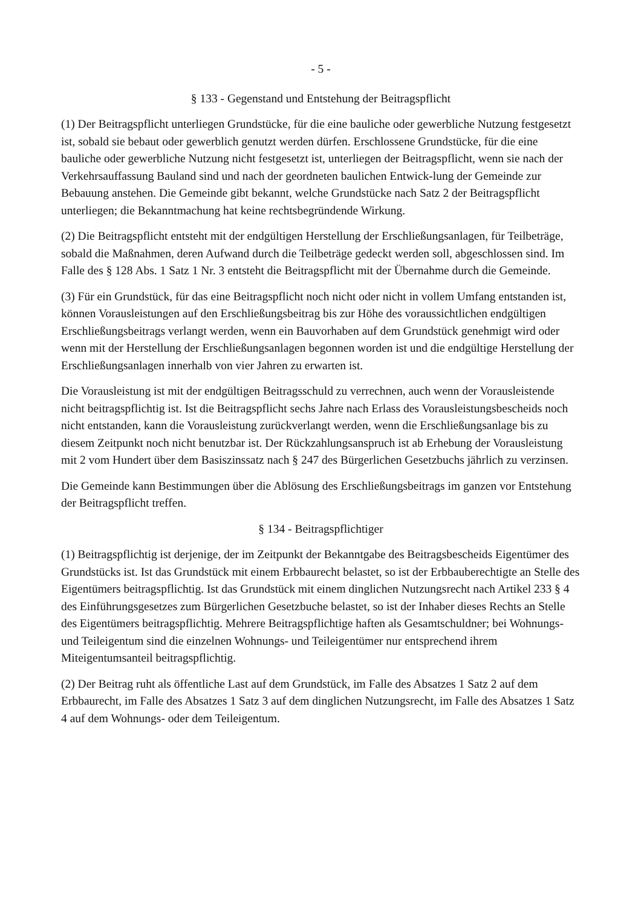- 5 -
§ 133 - Gegenstand und Entstehung der Beitragspflicht
(1) Der Beitragspflicht unterliegen Grundstücke, für die eine bauliche oder gewerbliche Nutzung festgesetzt ist, sobald sie bebaut oder gewerblich genutzt werden dürfen. Erschlossene Grundstücke, für die eine bauliche oder gewerbliche Nutzung nicht festgesetzt ist, unterliegen der Beitragspflicht, wenn sie nach der Verkehrsauffassung Bauland sind und nach der geordneten baulichen Entwick-lung der Gemeinde zur Bebauung anstehen. Die Gemeinde gibt bekannt, welche Grundstücke nach Satz 2 der Beitragspflicht unterliegen; die Bekanntmachung hat keine rechtsbegründende Wirkung.
(2) Die Beitragspflicht entsteht mit der endgültigen Herstellung der Erschließungsanlagen, für Teilbeträge, sobald die Maßnahmen, deren Aufwand durch die Teilbeträge gedeckt werden soll, abgeschlossen sind. Im Falle des § 128 Abs. 1 Satz 1 Nr. 3 entsteht die Beitragspflicht mit der Übernahme durch die Gemeinde.
(3) Für ein Grundstück, für das eine Beitragspflicht noch nicht oder nicht in vollem Umfang entstanden ist, können Vorausleistungen auf den Erschließungsbeitrag bis zur Höhe des voraussichtlichen endgültigen Erschließungsbeitrags verlangt werden, wenn ein Bauvorhaben auf dem Grundstück genehmigt wird oder wenn mit der Herstellung der Erschließungsanlagen begonnen worden ist und die endgültige Herstellung der Erschließungsanlagen innerhalb von vier Jahren zu erwarten ist.
Die Vorausleistung ist mit der endgültigen Beitragsschuld zu verrechnen, auch wenn der Vorausleistende nicht beitragspflichtig ist. Ist die Beitragspflicht sechs Jahre nach Erlass des Vorausleistungsbescheids noch nicht entstanden, kann die Vorausleistung zurückverlangt werden, wenn die Erschließungsanlage bis zu diesem Zeitpunkt noch nicht benutzbar ist. Der Rückzahlungsanspruch ist ab Erhebung der Vorausleistung mit 2 vom Hundert über dem Basiszinssatz nach § 247 des Bürgerlichen Gesetzbuchs jährlich zu verzinsen.
Die Gemeinde kann Bestimmungen über die Ablösung des Erschließungsbeitrags im ganzen vor Entstehung der Beitragspflicht treffen.
§ 134 - Beitragspflichtiger
(1) Beitragspflichtig ist derjenige, der im Zeitpunkt der Bekanntgabe des Beitragsbescheids Eigentümer des Grundstücks ist. Ist das Grundstück mit einem Erbbaurecht belastet, so ist der Erbbauberechtigte an Stelle des Eigentümers beitragspflichtig. Ist das Grundstück mit einem dinglichen Nutzungsrecht nach Artikel 233 § 4 des Einführungsgesetzes zum Bürgerlichen Gesetzbuche belastet, so ist der Inhaber dieses Rechts an Stelle des Eigentümers beitragspflichtig. Mehrere Beitragspflichtige haften als Gesamtschuldner; bei Wohnungs- und Teileigentum sind die einzelnen Wohnungs- und Teileigentümer nur entsprechend ihrem Miteigentumsanteil beitragspflichtig.
(2) Der Beitrag ruht als öffentliche Last auf dem Grundstück, im Falle des Absatzes 1 Satz 2 auf dem Erbbaurecht, im Falle des Absatzes 1 Satz 3 auf dem dinglichen Nutzungsrecht, im Falle des Absatzes 1 Satz 4 auf dem Wohnungs- oder dem Teileigentum.